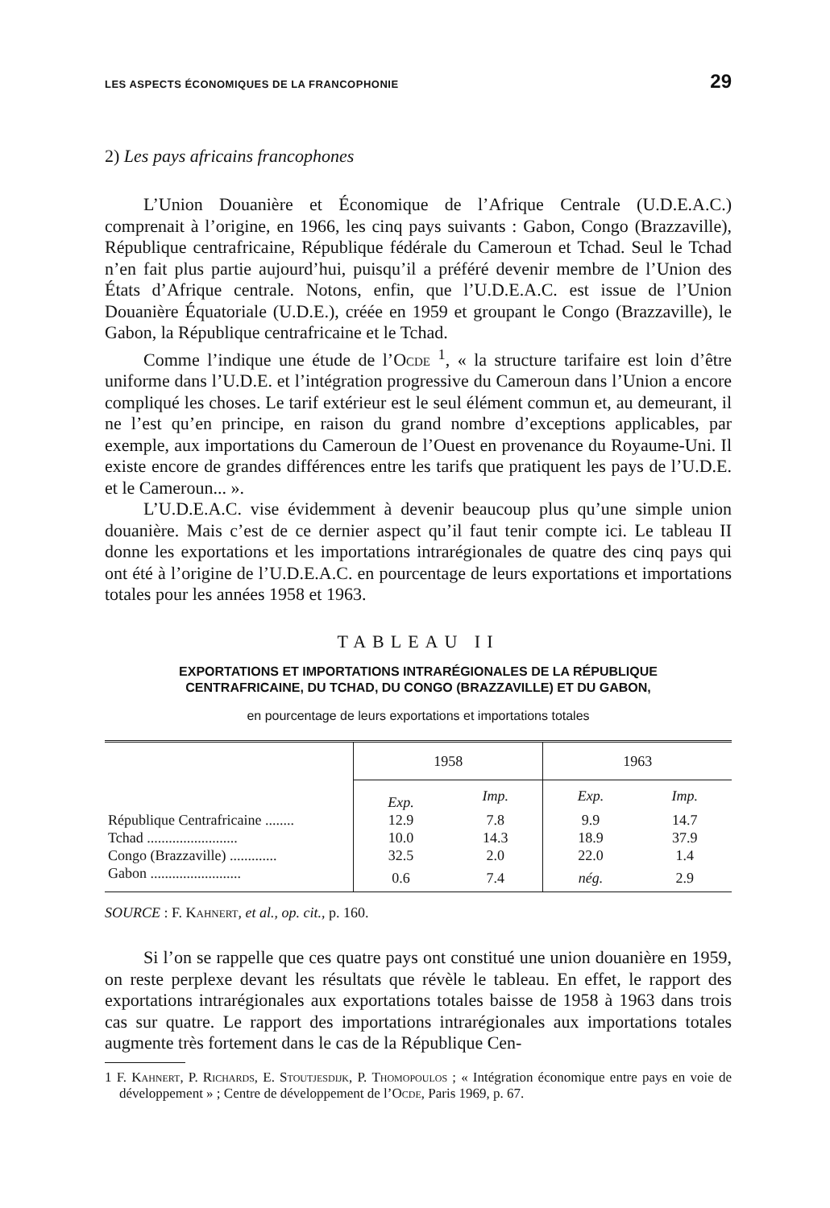LES ASPECTS ÉCONOMIQUES DE LA FRANCOPHONIE 29
2) Les pays africains francophones
L’Union Douanière et Économique de l’Afrique Centrale (U.D.E.A.C.) comprenait à l’origine, en 1966, les cinq pays suivants : Gabon, Congo (Brazzaville), République centrafricaine, République fédérale du Cameroun et Tchad. Seul le Tchad n’en fait plus partie aujourd’hui, puisqu’il a préféré devenir membre de l’Union des États d’Afrique centrale. Notons, enfin, que l’U.D.E.A.C. est issue de l’Union Douanière Équatoriale (U.D.E.), créée en 1959 et groupant le Congo (Brazzaville), le Gabon, la République centrafricaine et le Tchad.
Comme l’indique une étude de l’Ocde <sup>1</sup>, « la structure tarifaire est loin d’être uniforme dans l’U.D.E. et l’intégration progressive du Cameroun dans l’Union a encore compliqué les choses. Le tarif extérieur est le seul élément commun et, au demeurant, il ne l’est qu’en principe, en raison du grand nombre d’exceptions applicables, par exemple, aux importations du Cameroun de l’Ouest en provenance du Royaume-Uni. Il existe encore de grandes différences entre les tarifs que pratiquent les pays de l’U.D.E. et le Cameroun... ».
L’U.D.E.A.C. vise évidemment à devenir beaucoup plus qu’une simple union douanière. Mais c’est de ce dernier aspect qu’il faut tenir compte ici. Le tableau II donne les exportations et les importations intrarégionales de quatre des cinq pays qui ont été à l’origine de l’U.D.E.A.C. en pourcentage de leurs exportations et importations totales pour les années 1958 et 1963.
TABLEAU II
EXPORTATIONS ET IMPORTATIONS INTRARÉGIONALES DE LA RÉPUBLIQUE
CENTRAFRICAINE, DU TCHAD, DU CONGO (BRAZZAVILLE) ET DU GABON,
en pourcentage de leurs exportations et importations totales
| | 1958 | | 1963 | |
| --- | --- | --- | --- | --- |
| | Exp. | Imp. | Exp. | Imp. |
| République Centrafricaine ........ | 12.9 | 7.8 | 9.9 | 14.7 |
| Tchad ......................... | 10.0 | 14.3 | 18.9 | 37.9 |
| Congo (Brazzaville) ............. | 32.5 | 2.0 | 22.0 | 1.4 |
| Gabon ......................... | 0.6 | 7.4 | nég. | 2.9 |
SOURCE : F. Kahnert, et al., op. cit., p. 160.
Si l’on se rappelle que ces quatre pays ont constitué une union douanière en 1959, on reste perplexe devant les résultats que révèle le tableau. En effet, le rapport des exportations intrarégionales aux exportations totales baisse de 1958 à 1963 dans trois cas sur quatre. Le rapport des importations intrarégionales aux importations totales augmente très fortement dans le cas de la République Cen-
1 F. Kahnert, P. Richards, E. Stoutjesdijk, P. Thomopoulos ; « Intégration économique entre pays en voie de développement » ; Centre de développement de l’Ocde, Paris 1969, p. 67.